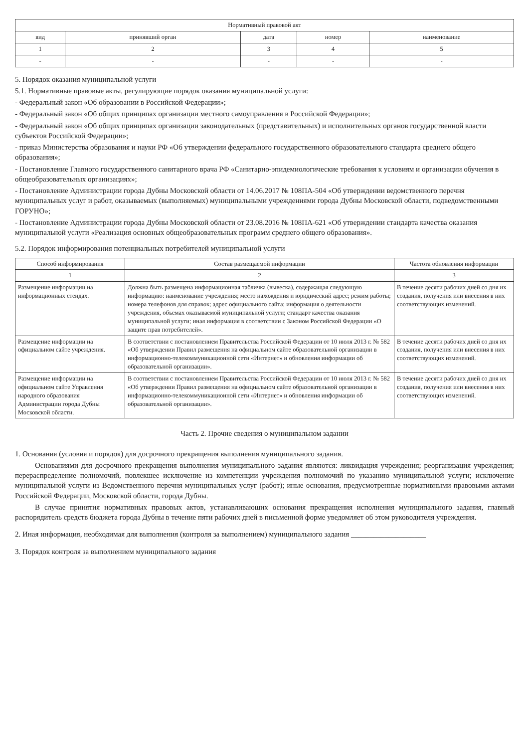| Нормативный правовой акт | | | | |
| --- | --- | --- | --- | --- |
| вид | принявший орган | дата | номер | наименование |
| 1 | 2 | 3 | 4 | 5 |
| - | - | - | - | - |
5. Порядок оказания муниципальной услуги
5.1. Нормативные правовые акты, регулирующие порядок оказания муниципальной услуги:
- Федеральный закон «Об образовании в Российской Федерации»;
- Федеральный закон «Об общих принципах организации местного самоуправления в Российской Федерации»;
- Федеральный закон «Об общих принципах организации законодательных (представительных) и исполнительных органов государственной власти субъектов Российской Федерации»;
- приказ Министерства образования и науки РФ «Об утверждении федерального государственного образовательного стандарта среднего общего образования»;
- Постановление Главного государственного санитарного врача РФ «Санитарно-эпидемиологические требования к условиям и организации обучения в общеобразовательных организациях»;
- Постановление Администрации города Дубны Московской области от 14.06.2017 № 108ПА-504 «Об утверждении ведомственного перечня муниципальных услуг и работ, оказываемых (выполняемых) муниципальными учреждениями города Дубны Московской области, подведомственными ГОРУНО»;
- Постановление Администрации города Дубны Московской области от 23.08.2016 № 108ПА-621 «Об утверждении стандарта качества оказания муниципальной услуги «Реализация основных общеобразовательных программ среднего общего образования».
5.2. Порядок информирования потенциальных потребителей муниципальной услуги
| Способ информирования | Состав размещаемой информации | Частота обновления информации |
| --- | --- | --- |
| 1 | 2 | 3 |
| Размещение информации на информационных стендах. | Должна быть размещена информационная табличка (вывеска), содержащая следующую информацию: наименование учреждения; место нахождения и юридический адрес; режим работы; номера телефонов для справок; адрес официального сайта; информация о деятельности учреждения, объемах оказываемой муниципальной услуги; стандарт качества оказания муниципальной услуги; иная информация в соответствии с Законом Российской Федерации «О защите прав потребителей». | В течение десяти рабочих дней со дня их создания, получения или внесения в них соответствующих изменений. |
| Размещение информации на официальном сайте учреждения. | В соответствии с постановлением Правительства Российской Федерации от 10 июля 2013 г. № 582 «Об утверждении Правил размещения на официальном сайте образовательной организации в информационно-телекоммуникационной сети «Интернет» и обновления информации об образовательной организации». | В течение десяти рабочих дней со дня их создания, получения или внесения в них соответствующих изменений. |
| Размещение информации на официальном сайте Управления народного образования Администрации города Дубны Московской области. | В соответствии с постановлением Правительства Российской Федерации от 10 июля 2013 г. № 582 «Об утверждении Правил размещения на официальном сайте образовательной организации в информационно-телекоммуникационной сети «Интернет» и обновления информации об образовательной организации». | В течение десяти рабочих дней со дня их создания, получения или внесения в них соответствующих изменений. |
Часть 2. Прочие сведения о муниципальном задании
1. Основания (условия и порядок) для досрочного прекращения выполнения муниципального задания.
Основаниями для досрочного прекращения выполнения муниципального задания являются: ликвидация учреждения; реорганизация учреждения; перераспределение полномочий, повлекшее исключение из компетенции учреждения полномочий по указанию муниципальной услуги; исключение муниципальной услуги из Ведомственного перечня муниципальных услуг (работ); иные основания, предусмотренные нормативными правовыми актами Российской Федерации, Московской области, города Дубны.
В случае принятия нормативных правовых актов, устанавливающих основания прекращения исполнения муниципального задания, главный распорядитель средств бюджета города Дубны в течение пяти рабочих дней в письменной форме уведомляет об этом руководителя учреждения.
2. Иная информация, необходимая для выполнения (контроля за выполнением) муниципального задания ____________________
3. Порядок контроля за выполнением муниципального задания